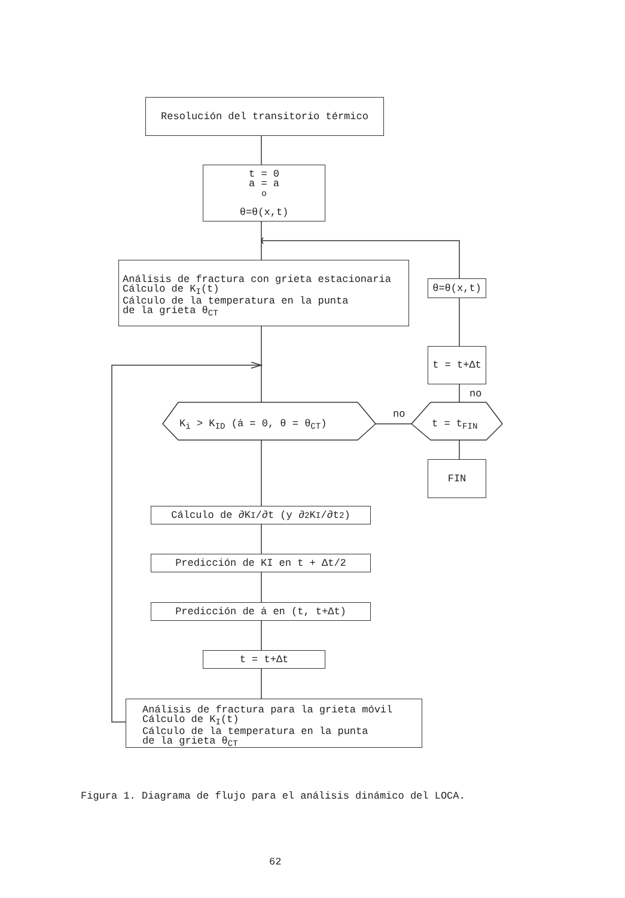Resolución del transitorio térmico
t = 0
a = a<sub>o</sub>
θ=θ(x,t)
Análisis de fractura con grieta estacionaria
Cálculo de K<sub>I</sub>(t)
Cálculo de la temperatura en la punta
de la grieta θ<sub>CT</sub>
θ=θ(x,t)
t = t+Δt
no
K<sub>i</sub> > K<sub>ID</sub> (ȧ = 0, θ = θ<sub>CT</sub>)
no
t = t<sub>FIN</sub>
FIN
Cálculo de ∂K<sub>I</sub>/∂t (y ∂<sup>2</sup>K<sub>I</sub>/∂t<sup>2</sup>)
Predicción de KI en t + Δt/2
Predicción de ȧ en (t, t+Δt)
t = t+Δt
Análisis de fractura para la grieta móvil
Cálculo de K<sub>I</sub>(t)
Cálculo de la temperatura en la punta
de la grieta θ<sub>CT</sub>
Figura 1. Diagrama de flujo para el análisis dinámico del LOCA.
62